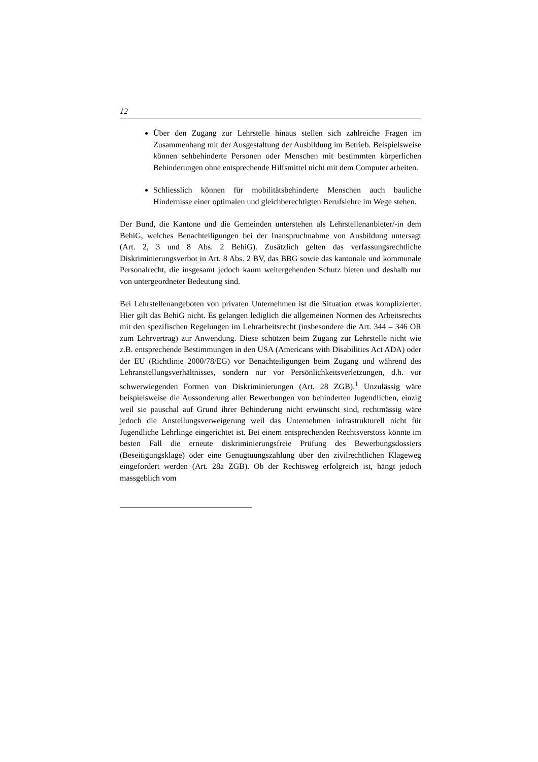12
Über den Zugang zur Lehrstelle hinaus stellen sich zahlreiche Fragen im Zusammenhang mit der Ausgestaltung der Ausbildung im Betrieb. Beispielsweise können sehbehinderte Personen oder Menschen mit bestimmten körperlichen Behinderungen ohne entsprechende Hilfsmittel nicht mit dem Computer arbeiten.
Schliesslich können für mobilitätsbehinderte Menschen auch bauliche Hindernisse einer optimalen und gleichberechtigten Berufslehre im Wege stehen.
Der Bund, die Kantone und die Gemeinden unterstehen als Lehrstellenanbieter/-in dem BehiG, welches Benachteiligungen bei der Inanspruchnahme von Ausbildung untersagt (Art. 2, 3 und 8 Abs. 2 BehiG). Zusätzlich gelten das verfassungsrechtliche Diskriminierungsverbot in Art. 8 Abs. 2 BV, das BBG sowie das kantonale und kommunale Personalrecht, die insgesamt jedoch kaum weitergehenden Schutz bieten und deshalb nur von untergeordneter Bedeutung sind.
Bei Lehrstellenangeboten von privaten Unternehmen ist die Situation etwas komplizierter. Hier gilt das BehiG nicht. Es gelangen lediglich die allgemeinen Normen des Arbeitsrechts mit den spezifischen Regelungen im Lehrarbeitsrecht (insbesondere die Art. 344 – 346 OR zum Lehrvertrag) zur Anwendung. Diese schützen beim Zugang zur Lehrstelle nicht wie z.B. entsprechende Bestimmungen in den USA (Americans with Disabilities Act ADA) oder der EU (Richtlinie 2000/78/EG) vor Benachteiligungen beim Zugang und während des Lehranstellungsverhältnisses, sondern nur vor Persönlichkeitsverletzungen, d.h. vor schwerwiegenden Formen von Diskriminierungen (Art. 28 ZGB).<sup>1</sup> Unzulässig wäre beispielsweise die Aussonderung aller Bewerbungen von behinderten Jugendlichen, einzig weil sie pauschal auf Grund ihrer Behinderung nicht erwünscht sind, rechtmässig wäre jedoch die Anstellungsverweigerung weil das Unternehmen infrastrukturell nicht für Jugendliche Lehrlinge eingerichtet ist. Bei einem entsprechenden Rechtsverstoss könnte im besten Fall die erneute diskriminierungsfreie Prüfung des Bewerbungsdossiers (Beseitigungsklage) oder eine Genugtuungszahlung über den zivilrechtlichen Klageweg eingefordert werden (Art. 28a ZGB). Ob der Rechtsweg erfolgreich ist, hängt jedoch massgeblich vom